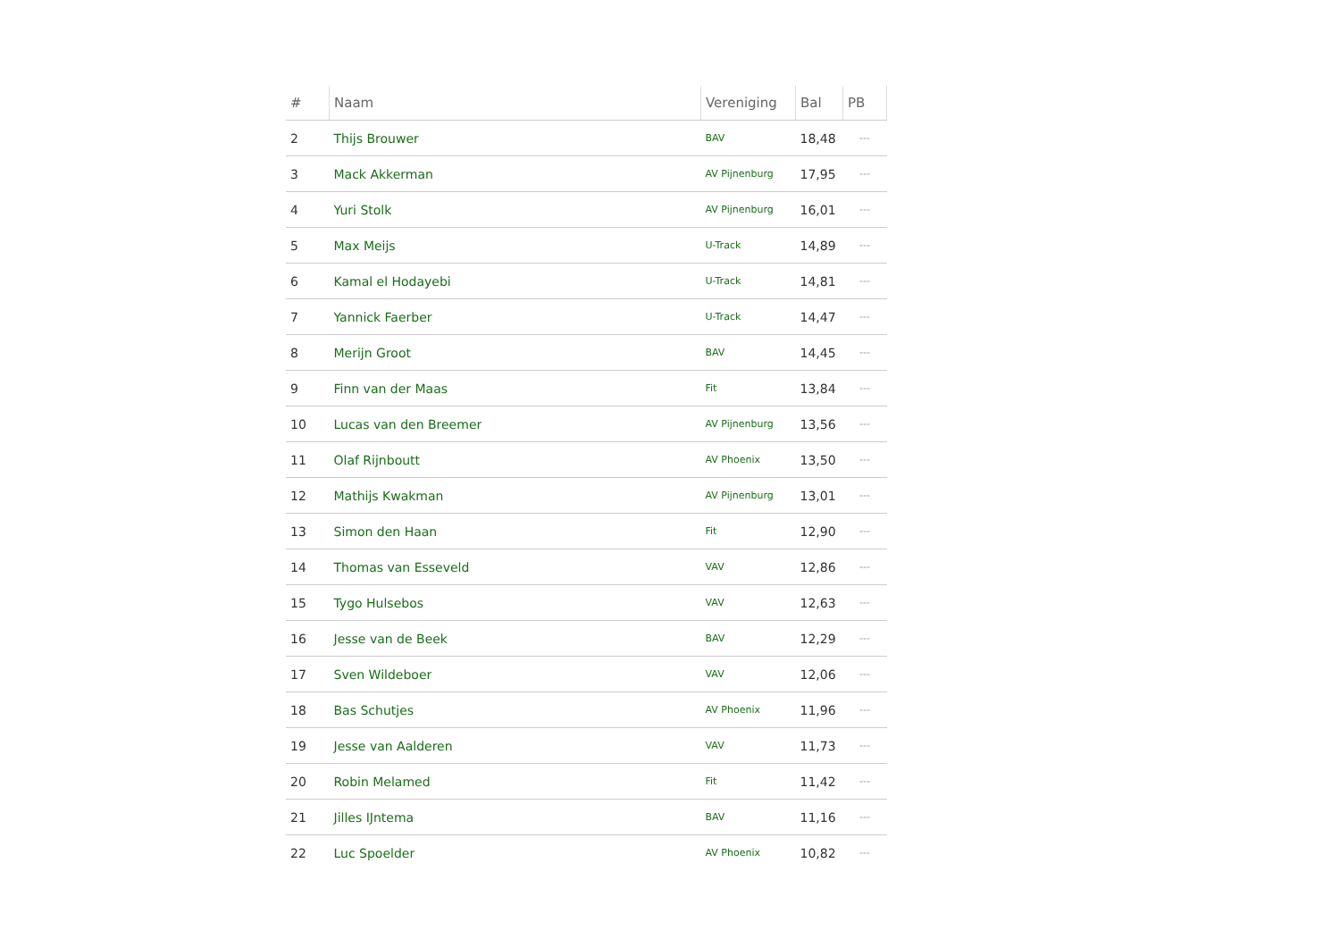| # | Naam | Vereniging | Bal | PB |
| --- | --- | --- | --- | --- |
| 2 | Thijs Brouwer | BAV | 18,48 | --- |
| 3 | Mack Akkerman | AV Pijnenburg | 17,95 | --- |
| 4 | Yuri Stolk | AV Pijnenburg | 16,01 | --- |
| 5 | Max Meijs | U-Track | 14,89 | --- |
| 6 | Kamal el Hodayebi | U-Track | 14,81 | --- |
| 7 | Yannick Faerber | U-Track | 14,47 | --- |
| 8 | Merijn Groot | BAV | 14,45 | --- |
| 9 | Finn van der Maas | Fit | 13,84 | --- |
| 10 | Lucas van den Breemer | AV Pijnenburg | 13,56 | --- |
| 11 | Olaf Rijnboutt | AV Phoenix | 13,50 | --- |
| 12 | Mathijs Kwakman | AV Pijnenburg | 13,01 | --- |
| 13 | Simon den Haan | Fit | 12,90 | --- |
| 14 | Thomas van Esseveld | VAV | 12,86 | --- |
| 15 | Tygo Hulsebos | VAV | 12,63 | --- |
| 16 | Jesse van de Beek | BAV | 12,29 | --- |
| 17 | Sven Wildeboer | VAV | 12,06 | --- |
| 18 | Bas Schutjes | AV Phoenix | 11,96 | --- |
| 19 | Jesse van Aalderen | VAV | 11,73 | --- |
| 20 | Robin Melamed | Fit | 11,42 | --- |
| 21 | Jilles IJntema | BAV | 11,16 | --- |
| 22 | Luc Spoelder | AV Phoenix | 10,82 | --- |